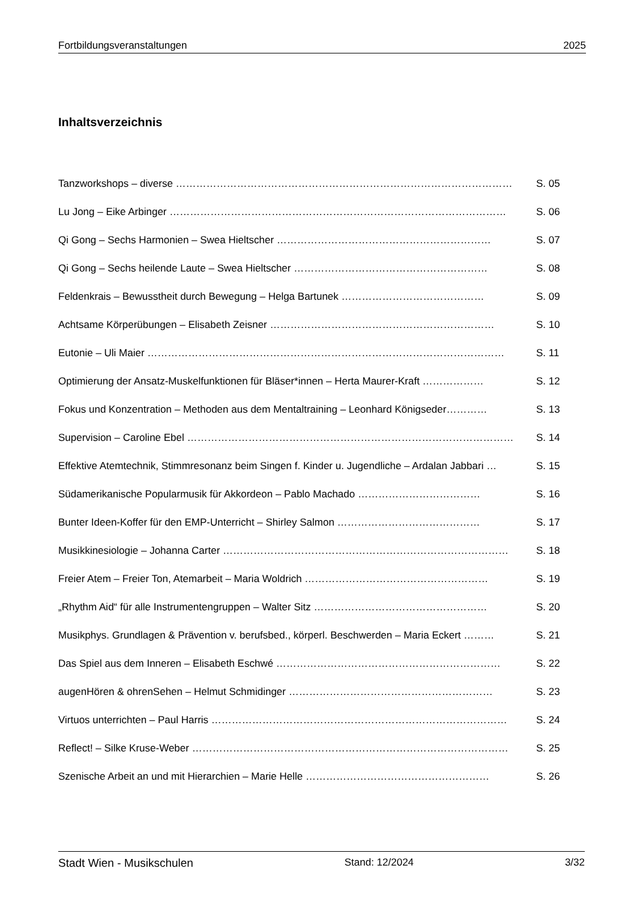Fortbildungsveranstaltungen 2025
Inhaltsverzeichnis
Tanzworkshops – diverse ……………………………………………………………………………………… S. 05
Lu Jong – Eike Arbinger ……………………………………………………………………………………… S. 06
Qi Gong – Sechs Harmonien – Swea Hieltscher ……………………………………………………… S. 07
Qi Gong – Sechs heilende Laute – Swea Hieltscher ………………………………………………… S. 08
Feldenkrais – Bewusstheit durch Bewegung – Helga Bartunek …………………………………… S. 09
Achtsame Körperübungen – Elisabeth Zeisner ………………………………………………………… S. 10
Eutonie – Uli Maier …………………………………………………………………………………………… S. 11
Optimierung der Ansatz-Muskelfunktionen für Bläser*innen – Herta Maurer-Kraft ……………… S. 12
Fokus und Konzentration – Methoden aus dem Mentaltraining – Leonhard Königseder………… S. 13
Supervision – Caroline Ebel …………………………………………………………………………………… S. 14
Effektive Atemtechnik, Stimmresonanz beim Singen f. Kinder u. Jugendliche – Ardalan Jabbari … S. 15
Südamerikanische Popularmusik für Akkordeon – Pablo Machado ……………………………… S. 16
Bunter Ideen-Koffer für den EMP-Unterricht – Shirley Salmon …………………………………… S. 17
Musikkinesiologie – Johanna Carter ………………………………………………………………………… S. 18
Freier Atem – Freier Ton, Atemarbeit – Maria Woldrich ……………………………………………… S. 19
„Rhythm Aid“ für alle Instrumentengruppen – Walter Sitz …………………………………………… S. 20
Musikphys. Grundlagen & Prävention v. berufsbed., körperl. Beschwerden – Maria Eckert ……… S. 21
Das Spiel aus dem Inneren – Elisabeth Eschwé ………………………………………………………… S. 22
augenHören & ohrenSehen – Helmut Schmidinger …………………………………………………… S. 23
Virtuos unterrichten – Paul Harris …………………………………………………………………………… S. 24
Reflect! – Silke Kruse-Weber ………………………………………………………………………………… S. 25
Szenische Arbeit an und mit Hierarchien – Marie Helle ……………………………………………… S. 26
Stadt Wien - Musikschulen Stand: 12/2024 3/32